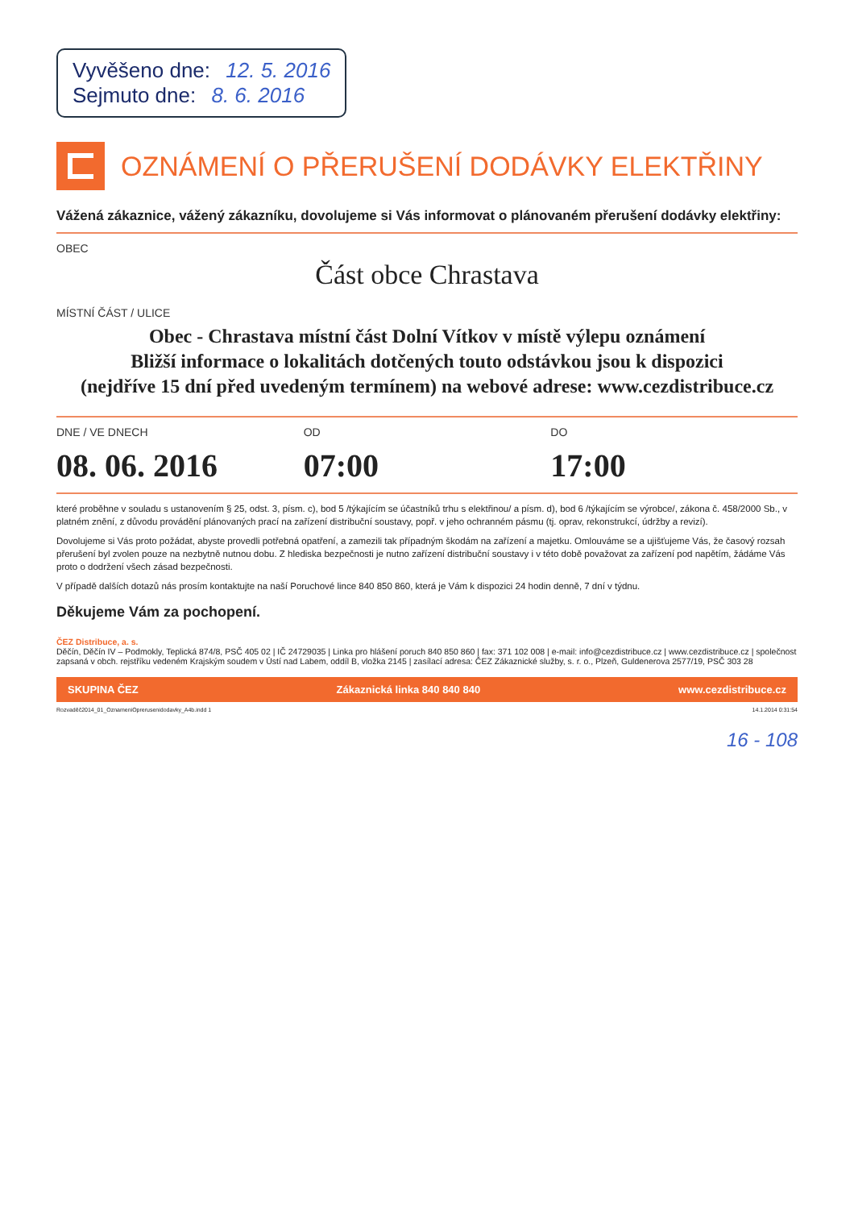Vyvěšeno dne: 12. 5. 2016
Sejmuto dne: 8. 6. 2016
OZNÁMENÍ O PŘERUŠENÍ DODÁVKY ELEKTŘINY
Vážená zákaznice, vážený zákazníku, dovolujeme si Vás informovat o plánovaném přerušení dodávky elektřiny:
OBEC
Část obce Chrastava
MÍSTNÍ ČÁST / ULICE
Obec - Chrastava místní část Dolní Vítkov v místě výlepu oznámení
Bližší informace o lokalitách dotčených touto odstávkou jsou k dispozici
(nejdříve 15 dní před uvedeným termínem) na webové adrese: www.cezdistribuce.cz
DNE / VE DNECH OD DO
08. 06. 2016 07:00 17:00
které proběhne v souladu s ustanovením § 25, odst. 3, písm. c), bod 5 /týkajícím se účastníků trhu s elektřinou/ a písm. d), bod 6 /týkajícím se výrobce/, zákona č. 458/2000 Sb., v platném znění, z důvodu provádění plánovaných prací na zařízení distribuční soustavy, popř. v jeho ochranném pásmu (tj. oprav, rekonstrukcí, údržby a revizí).
Dovolujeme si Vás proto požádat, abyste provedli potřebná opatření, a zamezili tak případným škodám na zařízení a majetku. Omlouváme se a ujišťujeme Vás, že časový rozsah přerušení byl zvolen pouze na nezbytně nutnou dobu. Z hlediska bezpečnosti je nutno zařízení distribuční soustavy i v této době považovat za zařízení pod napětím, žádáme Vás proto o dodržení všech zásad bezpečnosti.
V případě dalších dotazů nás prosím kontaktujte na naší Poruchové lince 840 850 860, která je Vám k dispozici 24 hodin denně, 7 dní v týdnu.
Děkujeme Vám za pochopení.
ČEZ Distribuce, a. s.
Děčín, Děčín IV – Podmokly, Teplická 874/8, PSČ 405 02 | IČ 24729035 | Linka pro hlášení poruch 840 850 860 | fax: 371 102 008 | e-mail: info@cezdistribuce.cz | www.cezdistribuce.cz | společnost zapsaná v obch. rejstříku vedeném Krajským soudem v Ústí nad Labem, oddíl B, vložka 2145 | zasílací adresa: ČEZ Zákaznické služby, s. r. o., Plzeň, Guldenerova 2577/19, PSČ 303 28
SKUPINA ČEZ Zákaznická linka 840 840 840 www.cezdistribuce.cz
Rozvaděč2014_01_OznameniOprerusenidodavky_A4b.indd 1 14.1.2014 0:31:54
16 - 108